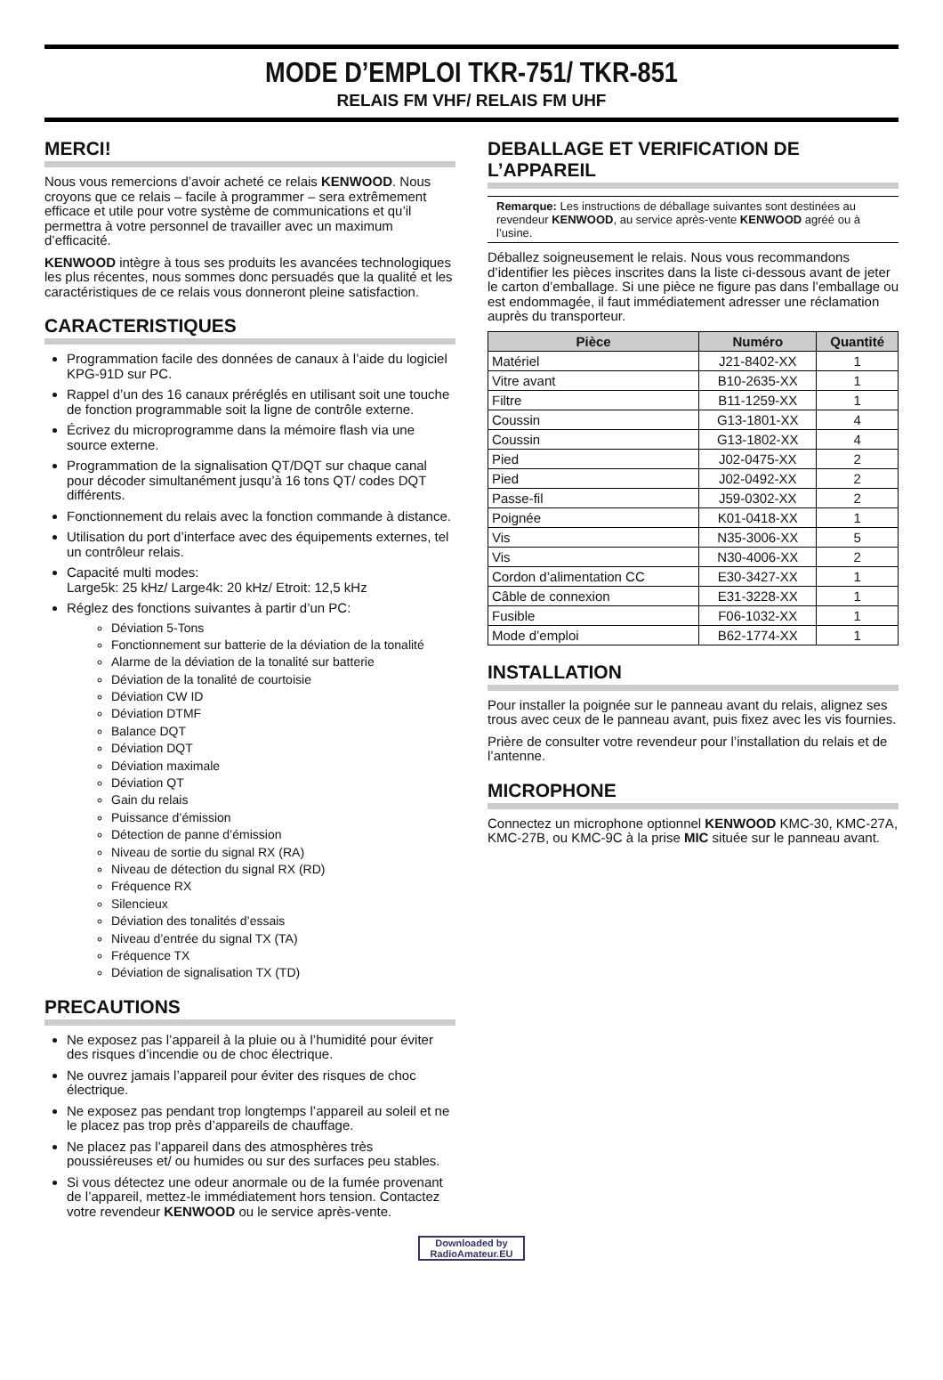MODE D’EMPLOI TKR-751/ TKR-851
RELAIS FM VHF/ RELAIS FM UHF
MERCI!
Nous vous remercions d’avoir acheté ce relais KENWOOD. Nous croyons que ce relais – facile à programmer – sera extrêmement efficace et utile pour votre système de communications et qu’il permettra à votre personnel de travailler avec un maximum d’efficacité.
KENWOOD intègre à tous ses produits les avancées technologiques les plus récentes, nous sommes donc persuadés que la qualité et les caractéristiques de ce relais vous donneront pleine satisfaction.
CARACTERISTIQUES
Programmation facile des données de canaux à l’aide du logiciel KPG-91D sur PC.
Rappel d’un des 16 canaux préréglés en utilisant soit une touche de fonction programmable soit la ligne de contrôle externe.
Écrivez du microprogramme dans la mémoire flash via une source externe.
Programmation de la signalisation QT/DQT sur chaque canal pour décoder simultanément jusqu’à 16 tons QT/ codes DQT différents.
Fonctionnement du relais avec la fonction commande à distance.
Utilisation du port d’interface avec des équipements externes, tel un contrôleur relais.
Capacité multi modes:
Large5k: 25 kHz/ Large4k: 20 kHz/ Etroit: 12,5 kHz
Réglez des fonctions suivantes à partir d’un PC:
Déviation 5-Tons
Fonctionnement sur batterie de la déviation de la tonalité
Alarme de la déviation de la tonalité sur batterie
Déviation de la tonalité de courtoisie
Déviation CW ID
Déviation DTMF
Balance DQT
Déviation DQT
Déviation maximale
Déviation QT
Gain du relais
Puissance d’émission
Détection de panne d’émission
Niveau de sortie du signal RX (RA)
Niveau de détection du signal RX (RD)
Fréquence RX
Silencieux
Déviation des tonalités d’essais
Niveau d’entrée du signal TX (TA)
Fréquence TX
Déviation de signalisation TX (TD)
PRECAUTIONS
Ne exposez pas l’appareil à la pluie ou à l’humidité pour éviter des risques d’incendie ou de choc électrique.
Ne ouvrez jamais l’appareil pour éviter des risques de choc électrique.
Ne exposez pas pendant trop longtemps l’appareil au soleil et ne le placez pas trop près d’appareils de chauffage.
Ne placez pas l’appareil dans des atmosphères très poussiéreuses et/ ou humides ou sur des surfaces peu stables.
Si vous détectez une odeur anormale ou de la fumée provenant de l’appareil, mettez-le immédiatement hors tension. Contactez votre revendeur KENWOOD ou le service après-vente.
DEBALLAGE ET VERIFICATION DE L’APPAREIL
Remarque: Les instructions de déballage suivantes sont destinées au revendeur KENWOOD, au service après-vente KENWOOD agréé ou à l’usine.
Déballez soigneusement le relais. Nous vous recommandons d’identifier les pièces inscrites dans la liste ci-dessous avant de jeter le carton d’emballage. Si une pièce ne figure pas dans l’emballage ou est endommagée, il faut immédiatement adresser une réclamation auprès du transporteur.
| Pièce | Numéro | Quantité |
| --- | --- | --- |
| Matériel | J21-8402-XX | 1 |
| Vitre avant | B10-2635-XX | 1 |
| Filtre | B11-1259-XX | 1 |
| Coussin | G13-1801-XX | 4 |
| Coussin | G13-1802-XX | 4 |
| Pied | J02-0475-XX | 2 |
| Pied | J02-0492-XX | 2 |
| Passe-fil | J59-0302-XX | 2 |
| Poignée | K01-0418-XX | 1 |
| Vis | N35-3006-XX | 5 |
| Vis | N30-4006-XX | 2 |
| Cordon d’alimentation CC | E30-3427-XX | 1 |
| Câble de connexion | E31-3228-XX | 1 |
| Fusible | F06-1032-XX | 1 |
| Mode d’emploi | B62-1774-XX | 1 |
INSTALLATION
Pour installer la poignée sur le panneau avant du relais, alignez ses trous avec ceux de le panneau avant, puis fixez avec les vis fournies.
Prière de consulter votre revendeur pour l’installation du relais et de l’antenne.
MICROPHONE
Connectez un microphone optionnel KENWOOD KMC-30, KMC-27A, KMC-27B, ou KMC-9C à la prise MIC située sur le panneau avant.
Downloaded by
RadioAmateur.EU